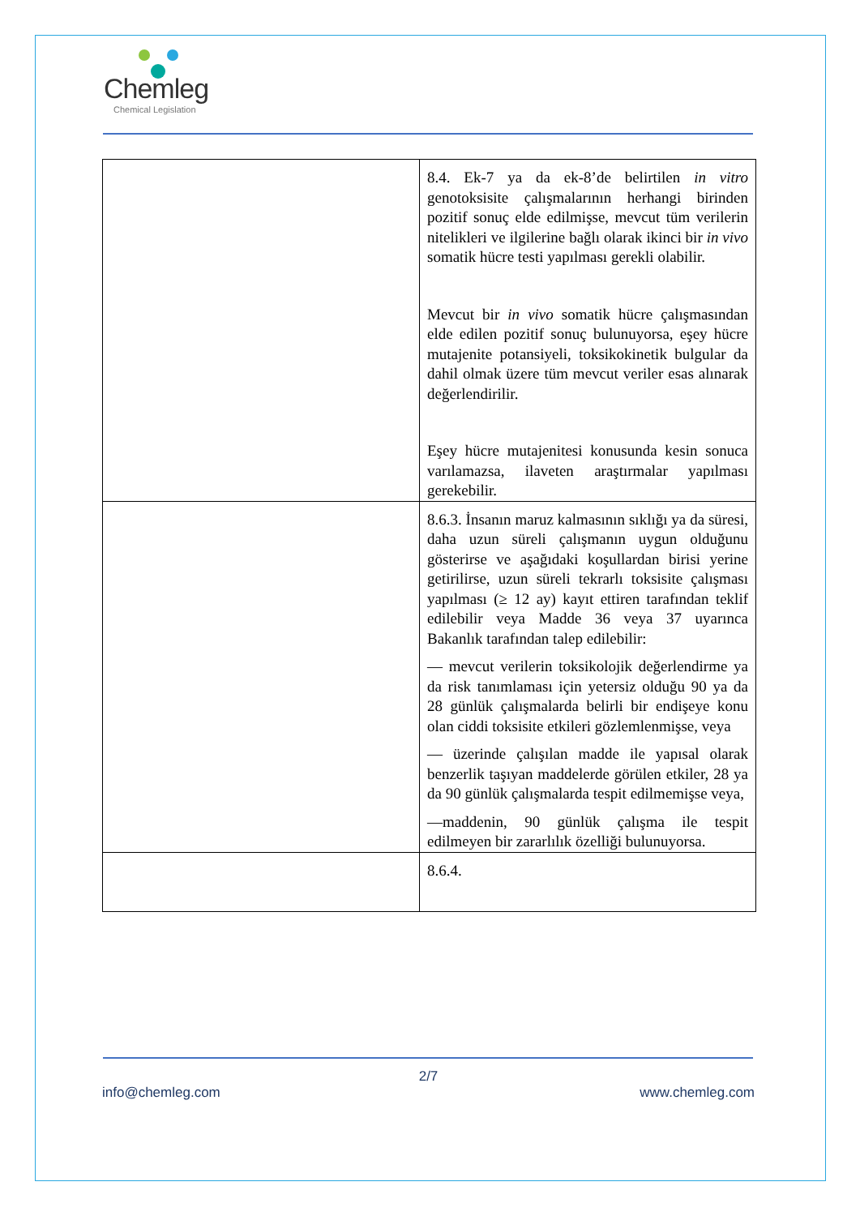Chemleg
Chemical Legislation
| | 8.4. Ek-7 ya da ek-8’de belirtilen in vitro genotoksisite çalışmalarının herhangi birinden pozitif sonuç elde edilmişse, mevcut tüm verilerin nitelikleri ve ilgilerine bağlı olarak ikinci bir in vivo somatik hücre testi yapılması gerekli olabilir. Mevcut bir in vivo somatik hücre çalışmasından elde edilen pozitif sonuç bulunuyorsa, eşey hücre mutajenite potansiyeli, toksikokinetik bulgular da dahil olmak üzere tüm mevcut veriler esas alınarak değerlendirilir. Eşey hücre mutajenitesi konusunda kesin sonuca varılamazsa, ilaveten araştırmalar yapılması gerekebilir. |
| | 8.6.3. İnsanın maruz kalmasının sıklığı ya da süresi, daha uzun süreli çalışmanın uygun olduğunu gösterirse ve aşağıdaki koşullardan birisi yerine getirilirse, uzun süreli tekrarlı toksisite çalışması yapılması (≥ 12 ay) kayıt ettiren tarafından teklif edilebilir veya Madde 36 veya 37 uyarınca Bakanlık tarafından talep edilebilir: — mevcut verilerin toksikolojik değerlendirme ya da risk tanımlaması için yetersiz olduğu 90 ya da 28 günlük çalışmalarda belirli bir endişeye konu olan ciddi toksisite etkileri gözlemlenmişse, veya — üzerinde çalışılan madde ile yapısal olarak benzerlik taşıyan maddelerde görülen etkiler, 28 ya da 90 günlük çalışmalarda tespit edilmemişse veya, —maddenin, 90 günlük çalışma ile tespit edilmeyen bir zararlılık özelliği bulunuyorsa. |
| | 8.6.4. |
2/7
info@chemleg.com www.chemleg.com